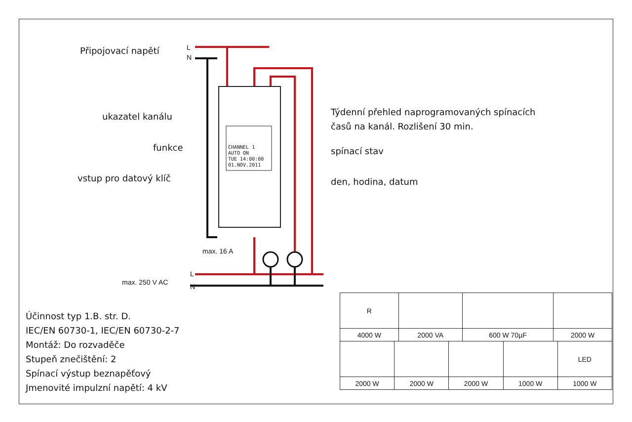Připojovací napětí L
N
ukazatel kanálu
funkce
vstup pro datový klíč
Týdenní přehled naprogramovaných spínacích
časů na kanál. Rozlišení 30 min.
spínací stav
den, hodina, datum
CHANNEL 1
AUTO ON
TUE 14:00:00
01.NOV.2011
max. 16 A
max. 250 V AC
L
N
Účinnost typ 1.B. str. D.
IEC/EN 60730-1, IEC/EN 60730-2-7
Montáž: Do rozvaděče
Stupeň znečištění: 2
Spínací výstup beznapěťový
Jmenovité impulzní napětí: 4 kV
| R | | | |
| 4000 W | 2000 VA | 600 W 70µF | 2000 W |
| | | | | LED |
| 2000 W | 2000 W | 2000 W | 1000 W | 1000 W |